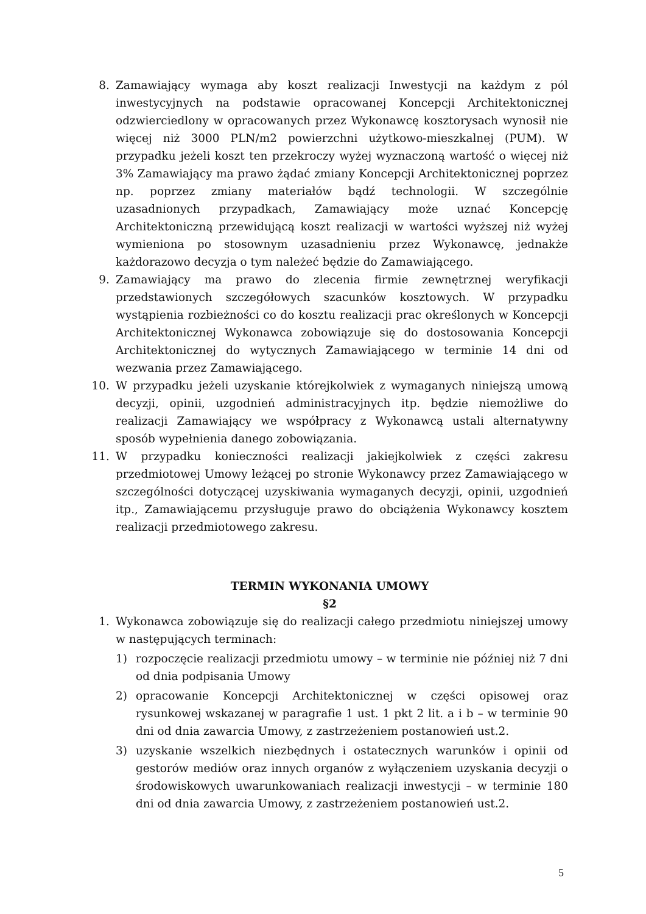8. Zamawiający wymaga aby koszt realizacji Inwestycji na każdym z pól inwestycyjnych na podstawie opracowanej Koncepcji Architektonicznej odzwierciedlony w opracowanych przez Wykonawcę kosztorysach wynosił nie więcej niż 3000 PLN/m2 powierzchni użytkowo-mieszkalnej (PUM). W przypadku jeżeli koszt ten przekroczy wyżej wyznaczoną wartość o więcej niż 3% Zamawiający ma prawo żądać zmiany Koncepcji Architektonicznej poprzez np. poprzez zmiany materiałów bądź technologii. W szczególnie uzasadnionych przypadkach, Zamawiający może uznać Koncepcję Architektoniczną przewidującą koszt realizacji w wartości wyższej niż wyżej wymieniona po stosownym uzasadnieniu przez Wykonawcę, jednakże każdorazowo decyzja o tym należeć będzie do Zamawiającego.
9. Zamawiający ma prawo do zlecenia firmie zewnętrznej weryfikacji przedstawionych szczegółowych szacunków kosztowych. W przypadku wystąpienia rozbieżności co do kosztu realizacji prac określonych w Koncepcji Architektonicznej Wykonawca zobowiązuje się do dostosowania Koncepcji Architektonicznej do wytycznych Zamawiającego w terminie 14 dni od wezwania przez Zamawiającego.
10. W przypadku jeżeli uzyskanie którejkolwiek z wymaganych niniejszą umową decyzji, opinii, uzgodnień administracyjnych itp. będzie niemożliwe do realizacji Zamawiający we współpracy z Wykonawcą ustali alternatywny sposób wypełnienia danego zobowiązania.
11. W przypadku konieczności realizacji jakiejkolwiek z części zakresu przedmiotowej Umowy leżącej po stronie Wykonawcy przez Zamawiającego w szczególności dotyczącej uzyskiwania wymaganych decyzji, opinii, uzgodnień itp., Zamawiającemu przysługuje prawo do obciążenia Wykonawcy kosztem realizacji przedmiotowego zakresu.
TERMIN WYKONANIA UMOWY
§2
1. Wykonawca zobowiązuje się do realizacji całego przedmiotu niniejszej umowy w następujących terminach:
1) rozpoczęcie realizacji przedmiotu umowy – w terminie nie później niż 7 dni od dnia podpisania Umowy
2) opracowanie Koncepcji Architektonicznej w części opisowej oraz rysunkowej wskazanej w paragrafie 1 ust. 1 pkt 2 lit. a i b – w terminie 90 dni od dnia zawarcia Umowy, z zastrzeżeniem postanowień ust.2.
3) uzyskanie wszelkich niezbędnych i ostatecznych warunków i opinii od gestorów mediów oraz innych organów z wyłączeniem uzyskania decyzji o środowiskowych uwarunkowaniach realizacji inwestycji – w terminie 180 dni od dnia zawarcia Umowy, z zastrzeżeniem postanowień ust.2.
5